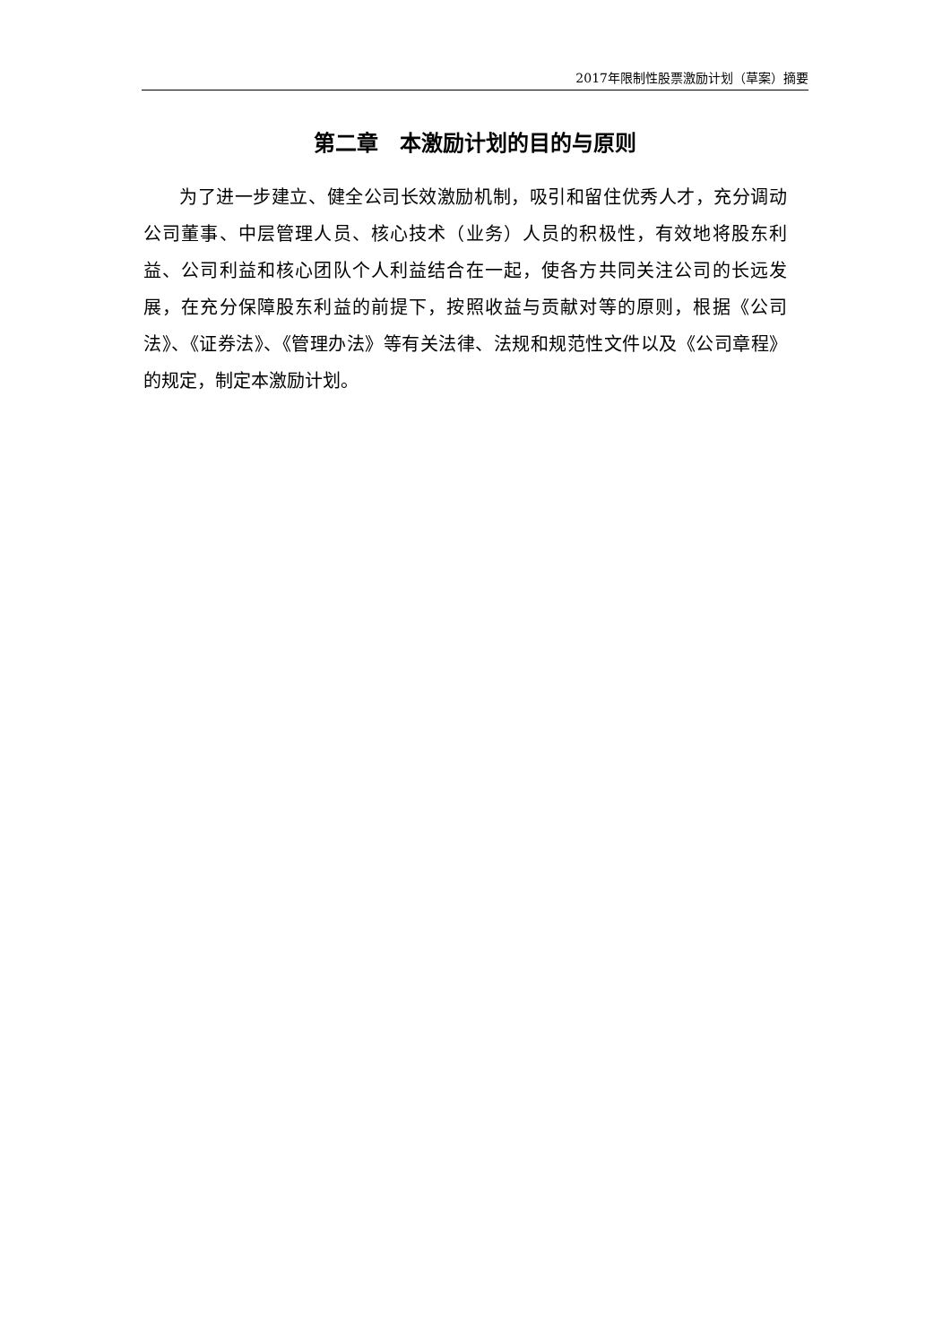2017年限制性股票激励计划（草案）摘要
第二章　本激励计划的目的与原则
为了进一步建立、健全公司长效激励机制，吸引和留住优秀人才，充分调动公司董事、中层管理人员、核心技术（业务）人员的积极性，有效地将股东利益、公司利益和核心团队个人利益结合在一起，使各方共同关注公司的长远发展，在充分保障股东利益的前提下，按照收益与贡献对等的原则，根据《公司法》、《证券法》、《管理办法》等有关法律、法规和规范性文件以及《公司章程》的规定，制定本激励计划。